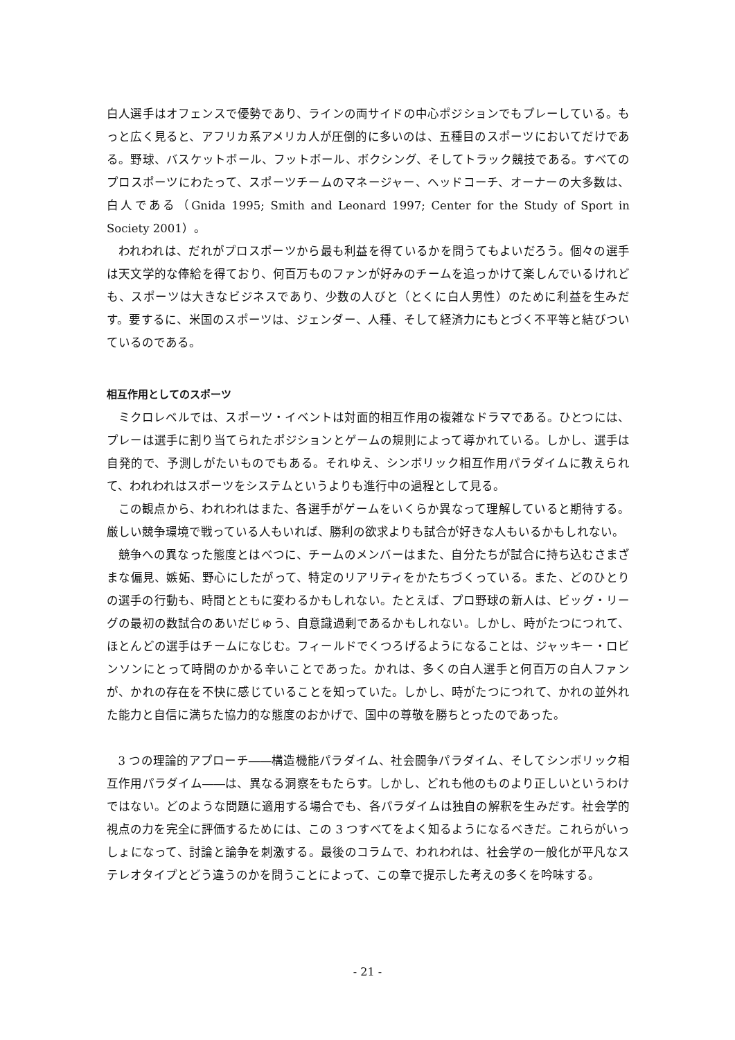白人選手はオフェンスで優勢であり、ラインの両サイドの中心ポジションでもプレーしている。もっと広く見ると、アフリカ系アメリカ人が圧倒的に多いのは、五種目のスポーツにおいてだけである。野球、バスケットボール、フットボール、ボクシング、そしてトラック競技である。すべてのプロスポーツにわたって、スポーツチームのマネージャー、ヘッドコーチ、オーナーの大多数は、白人である（Gnida 1995; Smith and Leonard 1997; Center for the Study of Sport in Society 2001）。
われわれは、だれがプロスポーツから最も利益を得ているかを問うてもよいだろう。個々の選手は天文学的な俸給を得ており、何百万ものファンが好みのチームを追っかけて楽しんでいるけれども、スポーツは大きなビジネスであり、少数の人びと（とくに白人男性）のために利益を生みだす。要するに、米国のスポーツは、ジェンダー、人種、そして経済力にもとづく不平等と結びついているのである。
相互作用としてのスポーツ
ミクロレベルでは、スポーツ・イベントは対面的相互作用の複雑なドラマである。ひとつには、プレーは選手に割り当てられたポジションとゲームの規則によって導かれている。しかし、選手は自発的で、予測しがたいものでもある。それゆえ、シンボリック相互作用パラダイムに教えられて、われわれはスポーツをシステムというよりも進行中の過程として見る。
この観点から、われわれはまた、各選手がゲームをいくらか異なって理解していると期待する。厳しい競争環境で戦っている人もいれば、勝利の欲求よりも試合が好きな人もいるかもしれない。
競争への異なった態度とはべつに、チームのメンバーはまた、自分たちが試合に持ち込むさまざまな偏見、嫉妬、野心にしたがって、特定のリアリティをかたちづくっている。また、どのひとりの選手の行動も、時間とともに変わるかもしれない。たとえば、プロ野球の新人は、ビッグ・リーグの最初の数試合のあいだじゅう、自意識過剰であるかもしれない。しかし、時がたつにつれて、ほとんどの選手はチームになじむ。フィールドでくつろげるようになることは、ジャッキー・ロビンソンにとって時間のかかる辛いことであった。かれは、多くの白人選手と何百万の白人ファンが、かれの存在を不快に感じていることを知っていた。しかし、時がたつにつれて、かれの並外れた能力と自信に満ちた協力的な態度のおかげで、国中の尊敬を勝ちとったのであった。
3 つの理論的アプローチ――構造機能パラダイム、社会闘争パラダイム、そしてシンボリック相互作用パラダイム――は、異なる洞察をもたらす。しかし、どれも他のものより正しいというわけではない。どのような問題に適用する場合でも、各パラダイムは独自の解釈を生みだす。社会学的視点の力を完全に評価するためには、この 3 つすべてをよく知るようになるべきだ。これらがいっしょになって、討論と論争を刺激する。最後のコラムで、われわれは、社会学の一般化が平凡なステレオタイプとどう違うのかを問うことによって、この章で提示した考えの多くを吟味する。
- 21 -